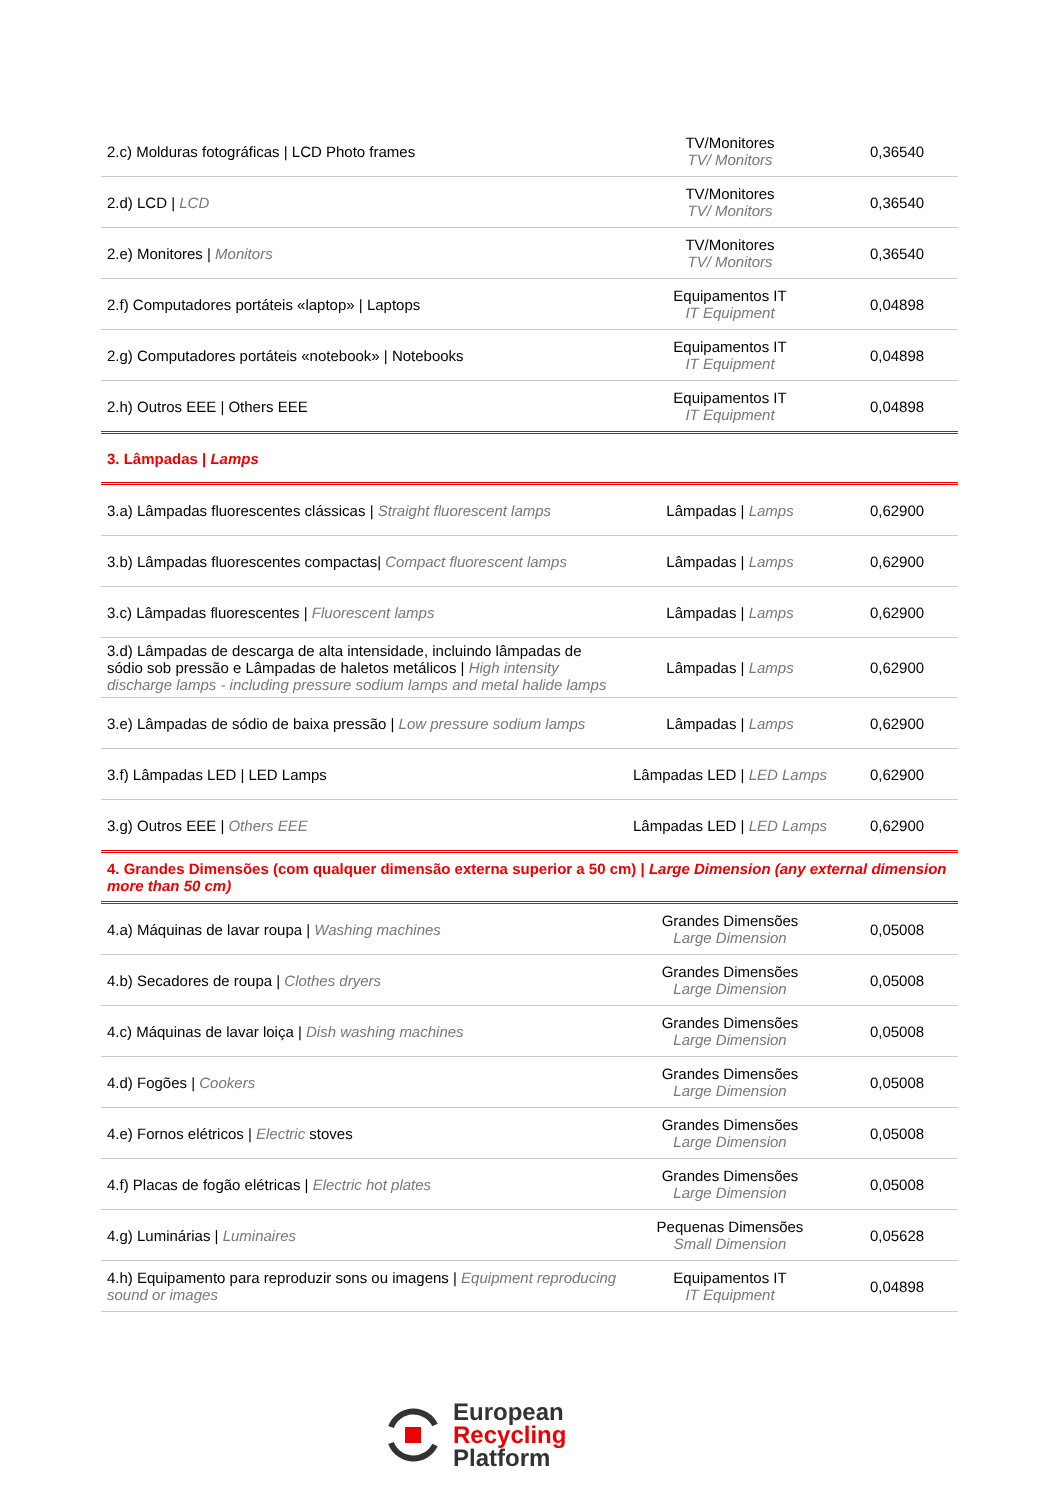| 2.c) Molduras fotográficas / LCD Photo frames | TV/Monitores TV/ Monitors | 0,36540 |
| 2.d) LCD / LCD | TV/Monitores TV/ Monitors | 0,36540 |
| 2.e) Monitores / Monitors | TV/Monitores TV/ Monitors | 0,36540 |
| 2.f) Computadores portáteis «laptop» / Laptops | Equipamentos IT IT Equipment | 0,04898 |
| 2.g) Computadores portáteis «notebook» / Notebooks | Equipamentos IT IT Equipment | 0,04898 |
| 2.h) Outros EEE / Others EEE | Equipamentos IT IT Equipment | 0,04898 |
| 3. Lâmpadas / Lamps | | |
| 3.a) Lâmpadas fluorescentes clássicas / Straight fluorescent lamps | Lâmpadas / Lamps | 0,62900 |
| 3.b) Lâmpadas fluorescentes compactas/ Compact fluorescent lamps | Lâmpadas / Lamps | 0,62900 |
| 3.c) Lâmpadas fluorescentes / Fluorescent lamps | Lâmpadas / Lamps | 0,62900 |
| 3.d) Lâmpadas de descarga de alta intensidade, incluindo lâmpadas de sódio sob pressão e Lâmpadas de haletos metálicos / High intensity discharge lamps - including pressure sodium lamps and metal halide lamps | Lâmpadas / Lamps | 0,62900 |
| 3.e) Lâmpadas de sódio de baixa pressão / Low pressure sodium lamps | Lâmpadas / Lamps | 0,62900 |
| 3.f) Lâmpadas LED / LED Lamps | Lâmpadas LED / LED Lamps | 0,62900 |
| 3.g) Outros EEE / Others EEE | Lâmpadas LED / LED Lamps | 0,62900 |
| 4. Grandes Dimensões (com qualquer dimensão externa superior a 50 cm) / Large Dimension (any external dimension more than 50 cm) | | |
| 4.a) Máquinas de lavar roupa / Washing machines | Grandes Dimensões Large Dimension | 0,05008 |
| 4.b) Secadores de roupa / Clothes dryers | Grandes Dimensões Large Dimension | 0,05008 |
| 4.c) Máquinas de lavar loiça / Dish washing machines | Grandes Dimensões Large Dimension | 0,05008 |
| 4.d) Fogões / Cookers | Grandes Dimensões Large Dimension | 0,05008 |
| 4.e) Fornos elétricos / Electric stoves | Grandes Dimensões Large Dimension | 0,05008 |
| 4.f) Placas de fogão elétricas / Electric hot plates | Grandes Dimensões Large Dimension | 0,05008 |
| 4.g) Luminárias / Luminaires | Pequenas Dimensões Small Dimension | 0,05628 |
| 4.h) Equipamento para reproduzir sons ou imagens / Equipment reproducing sound or images | Equipamentos IT IT Equipment | 0,04898 |
European
Recycling
Platform